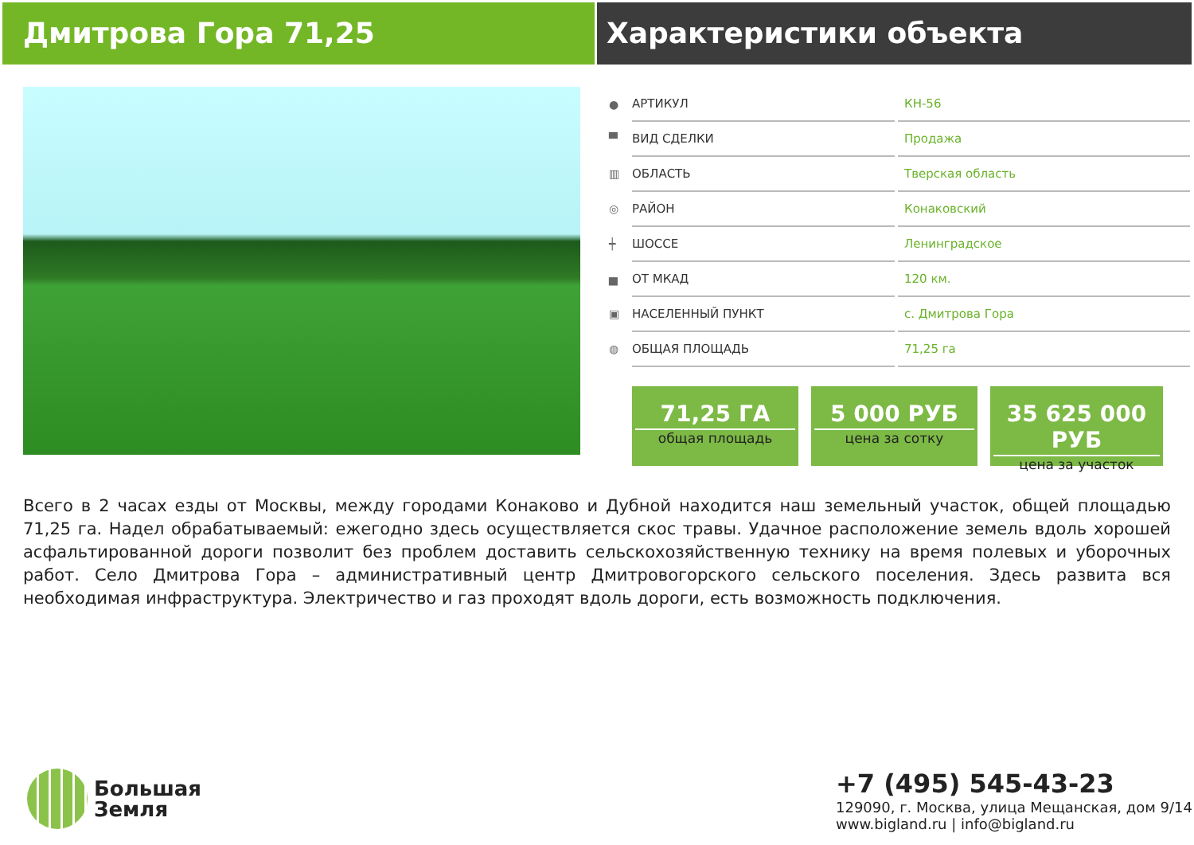Дмитрова Гора 71,25 Характеристики объекта
| ● | АРТИКУЛ | | КН-56 |
| ▀ | ВИД СДЕЛКИ | | Продажа |
| ▥ | ОБЛАСТЬ | | Тверская область |
| ◎ | РАЙОН | | Конаковский |
| ┿ | ШОССЕ | | Ленинградское |
| ▅ | ОТ МКАД | | 120 км. |
| ▣ | НАСЕЛЕННЫЙ ПУНКТ | | с. Дмитрова Гора |
| ◍ | ОБЩАЯ ПЛОЩАДЬ | | 71,25 га |
71,25 ГА
общая площадь
5 000 РУБ
цена за сотку
35 625 000 РУБ
цена за участок
Всего в 2 часах езды от Москвы, между городами Конаково и Дубной находится наш земельный участок, общей площадью 71,25 га. Надел обрабатываемый: ежегодно здесь осуществляется скос травы. Удачное расположение земель вдоль хорошей асфальтированной дороги позволит без проблем доставить сельскохозяйственную технику на время полевых и уборочных работ. Село Дмитрова Гора – административный центр Дмитровогорского сельского поселения. Здесь развита вся необходимая инфраструктура. Электричество и газ проходят вдоль дороги, есть возможность подключения.
Большая
Земля
+7 (495) 545-43-23
129090, г. Москва, улица Мещанская, дом 9/14
www.bigland.ru | info@bigland.ru